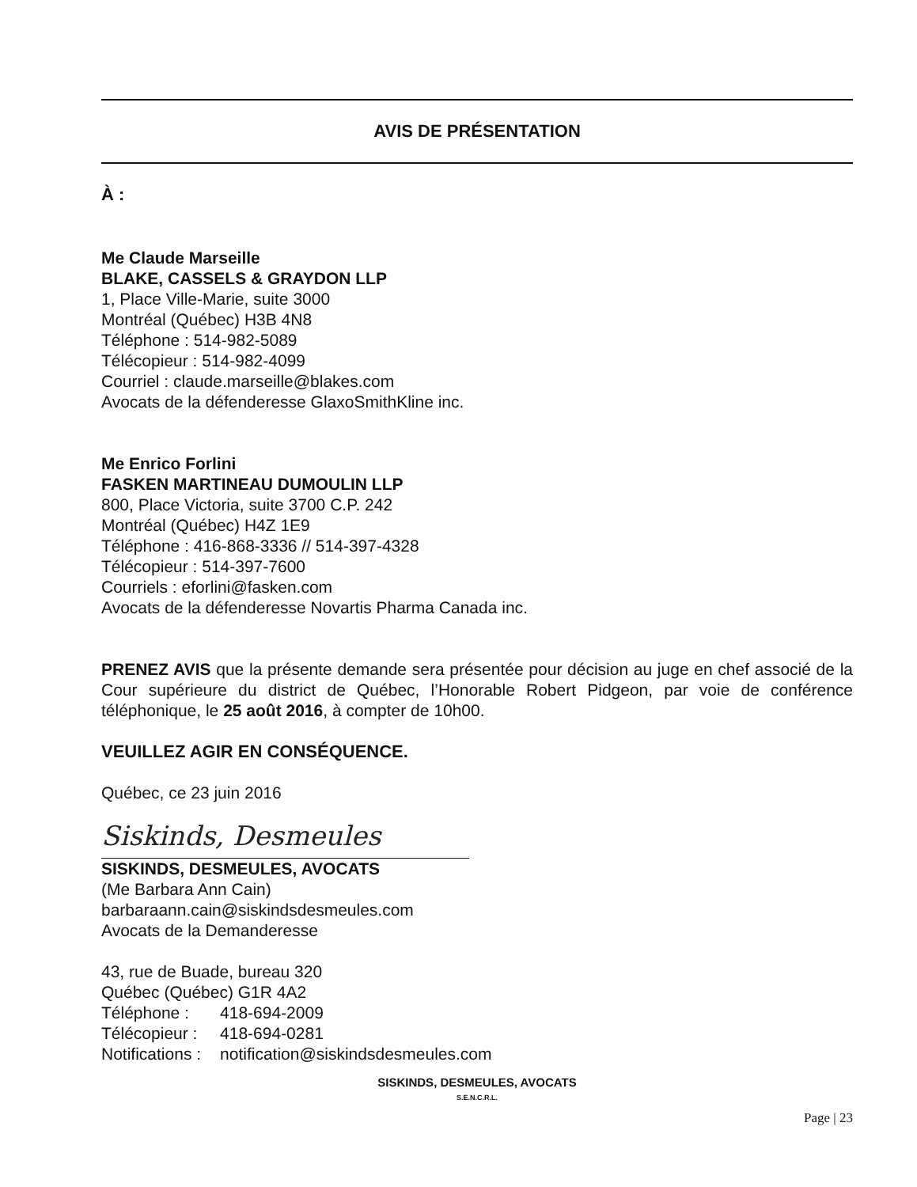AVIS DE PRÉSENTATION
À :
Me Claude Marseille
BLAKE, CASSELS & GRAYDON LLP
1, Place Ville-Marie, suite 3000
Montréal (Québec) H3B 4N8
Téléphone : 514-982-5089
Télécopieur : 514-982-4099
Courriel : claude.marseille@blakes.com
Avocats de la défenderesse GlaxoSmithKline inc.
Me Enrico Forlini
FASKEN MARTINEAU DUMOULIN LLP
800, Place Victoria, suite 3700 C.P. 242
Montréal (Québec) H4Z 1E9
Téléphone : 416-868-3336 // 514-397-4328
Télécopieur : 514-397-7600
Courriels : eforlini@fasken.com
Avocats de la défenderesse Novartis Pharma Canada inc.
PRENEZ AVIS que la présente demande sera présentée pour décision au juge en chef associé de la Cour supérieure du district de Québec, l’Honorable Robert Pidgeon, par voie de conférence téléphonique, le 25 août 2016, à compter de 10h00.
VEUILLEZ AGIR EN CONSÉQUENCE.
Québec, ce 23 juin 2016
Siskinds, Desmeules
SISKINDS, DESMEULES, AVOCATS
(Me Barbara Ann Cain)
barbaraann.cain@siskindsdesmeules.com
Avocats de la Demanderesse
43, rue de Buade, bureau 320
Québec (Québec) G1R 4A2
| Téléphone : | 418-694-2009 |
| Télécopieur : | 418-694-0281 |
| Notifications : | notification@siskindsdesmeules.com |
SISKINDS, DESMEULES, AVOCATS
S.E.N.C.R.L.
Page | 23